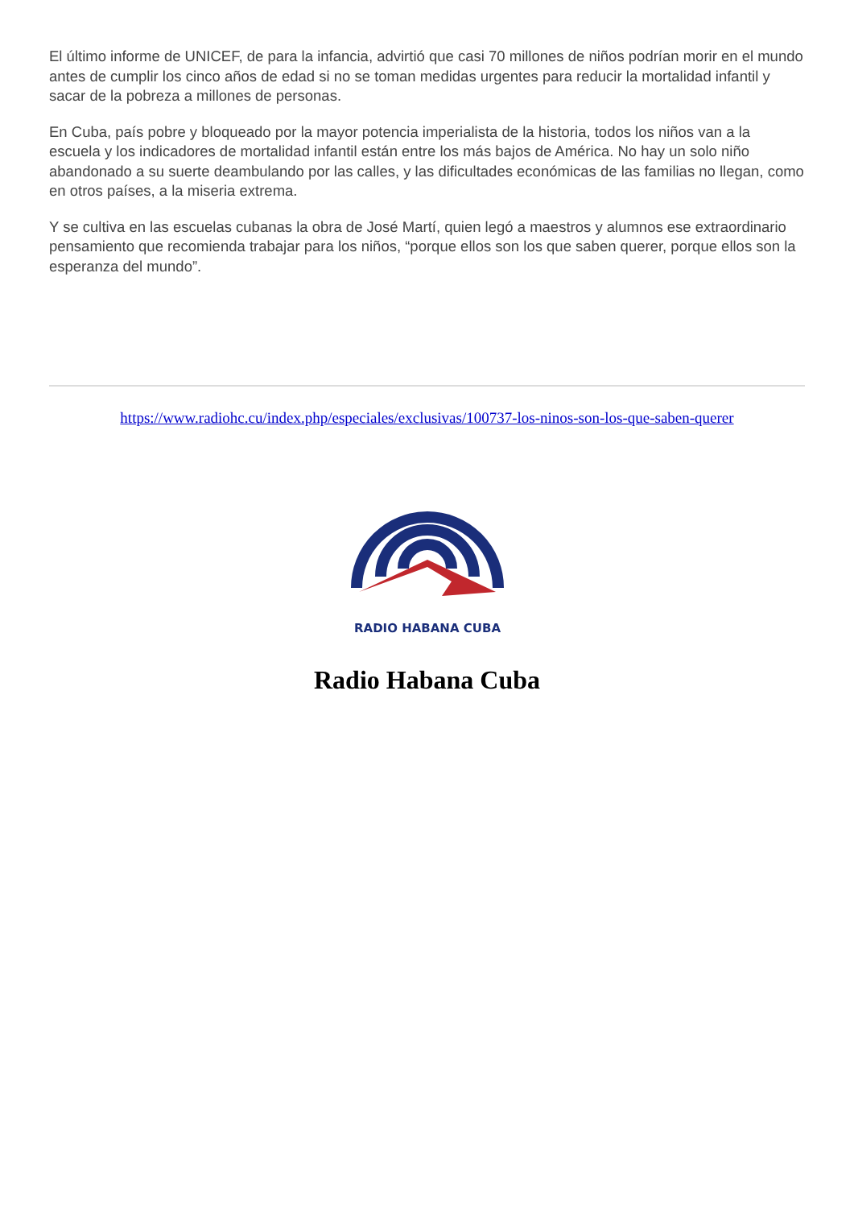El último informe de UNICEF, de para la infancia, advirtió que casi 70 millones de niños podrían morir en el mundo antes de cumplir los cinco años de edad si no se toman medidas urgentes para reducir la mortalidad infantil y sacar de la pobreza a millones de personas.
En Cuba, país pobre y bloqueado por la mayor potencia imperialista de la historia, todos los niños van a la escuela y los indicadores de mortalidad infantil están entre los más bajos de América. No hay un solo niño abandonado a su suerte deambulando por las calles, y las dificultades económicas de las familias no llegan, como en otros países, a la miseria extrema.
Y se cultiva en las escuelas cubanas la obra de José Martí, quien legó a maestros y alumnos ese extraordinario pensamiento que recomienda trabajar para los niños, “porque ellos son los que saben querer, porque ellos son la esperanza del mundo”.
https://www.radiohc.cu/index.php/especiales/exclusivas/100737-los-ninos-son-los-que-saben-querer
RADIO HABANA CUBA
Radio Habana Cuba